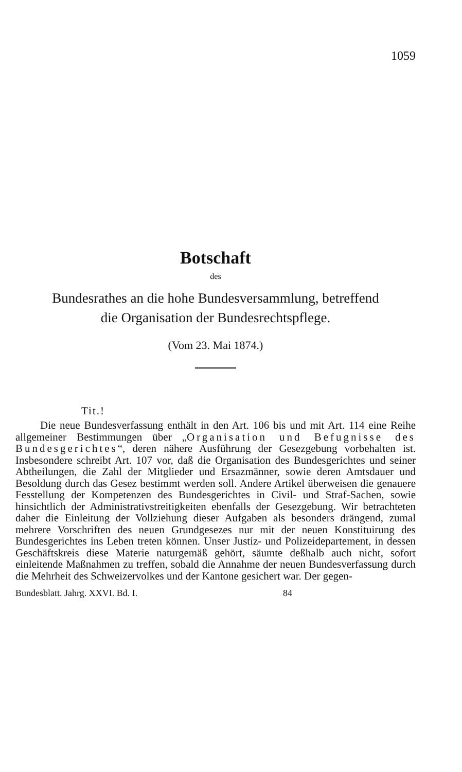1059
Botschaft
des
Bundesrathes an die hohe Bundesversammlung, betreffend
die Organisation der Bundesrechtspflege.
(Vom 23. Mai 1874.)
Tit.!
Die neue Bundesverfassung enthält in den Art. 106 bis und mit Art. 114 eine Reihe allgemeiner Bestimmungen über „Organisation und Befugnisse des Bundesgerichtes“, deren nähere Ausführung der Gesezgebung vorbehalten ist. Insbesondere schreibt Art. 107 vor, daß die Organisation des Bundesgerichtes und seiner Abtheilungen, die Zahl der Mitglieder und Ersazmänner, sowie deren Amtsdauer und Besoldung durch das Gesez bestimmt werden soll. Andere Artikel überweisen die genauere Fesstellung der Kompetenzen des Bundesgerichtes in Civil- und Straf-Sachen, sowie hinsichtlich der Administrativstreitigkeiten ebenfalls der Gesezgebung. Wir betrachteten daher die Einleitung der Vollziehung dieser Aufgaben als besonders drängend, zumal mehrere Vorschriften des neuen Grundgesezes nur mit der neuen Konstituirung des Bundesgerichtes ins Leben treten können. Unser Justiz- und Polizeidepartement, in dessen Geschäftskreis diese Materie naturgemäß gehört, säumte deßhalb auch nicht, sofort einleitende Maßnahmen zu treffen, sobald die Annahme der neuen Bundesverfassung durch die Mehrheit des Schweizervolkes und der Kantone gesichert war. Der gegen-
Bundesblatt. Jahrg. XXVI. Bd. I. 84